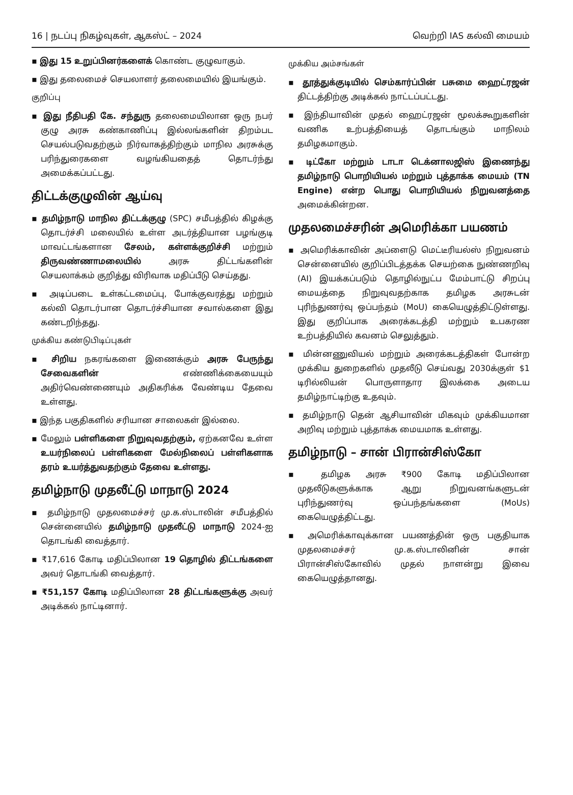16 | நடப்பு நிகழ்வுகள், ஆகஸ்ட் – 2024 வெற்றி IAS கல்வி மையம்
▪ இது 15 உறுப்பினர்களைக் கொண்ட குழுவாகும்.
▪ இது தலைமைச் செயலாளர் தலைமையில் இயங்கும்.
குறிப்பு
▪ இது நீதிபதி கே. சந்துரு தலைமையிலான ஒரு நபர் குழு அரசு கண்காணிப்பு இல்லங்களின் திறம்பட செயல்படுவதற்கும் நிர்வாகத்திற்கும் மாநில அரசுக்கு பரிந்துரைகளை வழங்கியதைத் தொடர்ந்து அமைக்கப்பட்டது.
திட்டக்குழுவின் ஆய்வு
▪ தமிழ்நாடு மாநில திட்டக்குழு (SPC) சமீபத்தில் கிழக்கு தொடர்ச்சி மலையில் உள்ள அடர்த்தியான பழங்குடி மாவட்டங்களான சேலம், கள்ளக்குறிச்சி மற்றும் திருவண்ணாமலையில் அரசு திட்டங்களின் செயலாக்கம் குறித்து விரிவாக மதிப்பீடு செய்தது.
▪ அடிப்படை உள்கட்டமைப்பு, போக்குவரத்து மற்றும் கல்வி தொடர்பான தொடர்ச்சியான சவால்களை இது கண்டறிந்தது.
முக்கிய கண்டுபிடிப்புகள்
▪ சிறிய நகரங்களை இணைக்கும் அரசு பேருந்து சேவைகளின் எண்ணிக்கையையும் அதிர்வெண்ணையும் அதிகரிக்க வேண்டிய தேவை உள்ளது.
▪ இந்த பகுதிகளில் சரியான சாலைகள் இல்லை.
▪ மேலும் பள்ளிகளை நிறுவுவதற்கும், ஏற்கனவே உள்ள உயர்நிலைப் பள்ளிகளை மேல்நிலைப் பள்ளிகளாக தரம் உயர்த்துவதற்கும் தேவை உள்ளது.
தமிழ்நாடு முதலீட்டு மாநாடு 2024
▪ தமிழ்நாடு முதலமைச்சர் மு.க.ஸ்டாலின் சமீபத்தில் சென்னையில் தமிழ்நாடு முதலீட்டு மாநாடு 2024-ஐ தொடங்கி வைத்தார்.
▪ ₹17,616 கோடி மதிப்பிலான 19 தொழில் திட்டங்களை அவர் தொடங்கி வைத்தார்.
▪ ₹51,157 கோடி மதிப்பிலான 28 திட்டங்களுக்கு அவர் அடிக்கல் நாட்டினார்.
முக்கிய அம்சங்கள்
▪ தூத்துக்குடியில் செம்கார்ப்பின் பசுமை ஹைட்ரஜன் திட்டத்திற்கு அடிக்கல் நாட்டப்பட்டது.
▪ இந்தியாவின் முதல் ஹைட்ரஜன் மூலக்கூறுகளின் வணிக உற்பத்தியைத் தொடங்கும் மாநிலம் தமிழகமாகும்.
▪ டிட்கோ மற்றும் டாடா டெக்னாலஜிஸ் இணைந்து தமிழ்நாடு பொறியியல் மற்றும் புத்தாக்க மையம் (TN Engine) என்ற பொது பொறியியல் நிறுவனத்தை அமைக்கின்றன.
முதலமைச்சரின் அமெரிக்கா பயணம்
▪ அமெரிக்காவின் அப்ளைடு மெட்டீரியல்ஸ் நிறுவனம் சென்னையில் குறிப்பிடத்தக்க செயற்கை நுண்ணறிவு (AI) இயக்கப்படும் தொழில்நுட்ப மேம்பாட்டு சிறப்பு மையத்தை நிறுவுவதற்காக தமிழக அரசுடன் புரிந்துணர்வு ஒப்பந்தம் (MoU) கையெழுத்திட்டுள்ளது. இது குறிப்பாக அரைக்கடத்தி மற்றும் உபகரண உற்பத்தியில் கவனம் செலுத்தும்.
▪ மின்னணுவியல் மற்றும் அரைக்கடத்திகள் போன்ற முக்கிய துறைகளில் முதலீடு செய்வது 2030க்குள் $1 டிரில்லியன் பொருளாதார இலக்கை அடைய தமிழ்நாட்டிற்கு உதவும்.
▪ தமிழ்நாடு தென் ஆசியாவின் மிகவும் முக்கியமான அறிவு மற்றும் புத்தாக்க மையமாக உள்ளது.
தமிழ்நாடு – சான் பிரான்சிஸ்கோ
▪ தமிழக அரசு ₹900 கோடி மதிப்பிலான முதலீடுகளுக்காக ஆறு நிறுவனங்களுடன் புரிந்துணர்வு ஒப்பந்தங்களை (MoUs) கையெழுத்திட்டது.
▪ அமெரிக்காவுக்கான பயணத்தின் ஒரு பகுதியாக முதலமைச்சர் மு.க.ஸ்டாலினின் சான் பிரான்சிஸ்கோவில் முதல் நாளன்று இவை கையெழுத்தானது.